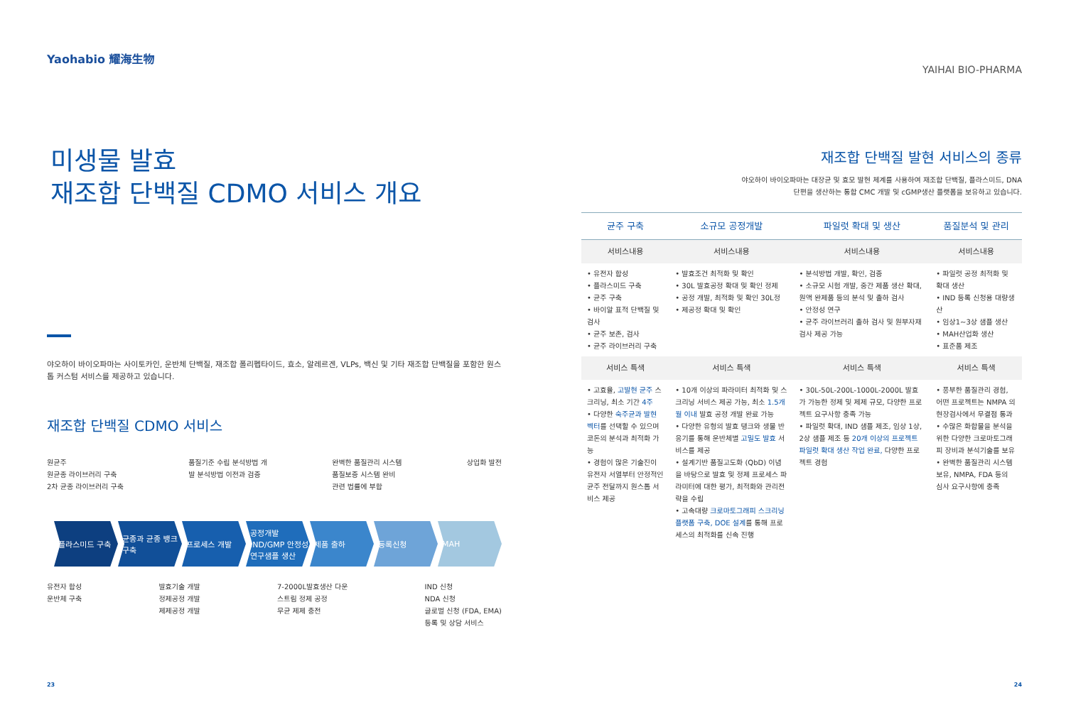Yaohabio 耀海生物
미생물 발효
재조합 단백질 CDMO 서비스 개요
야오하이 바이오파마는 사이토카인, 운반체 단백질, 재조합 폴리펩타이드, 효소, 알레르겐, VLPs, 백신 및 기타 재조합 단백질을 포함한 원스톱 커스텀 서비스를 제공하고 있습니다.
재조합 단백질 CDMO 서비스
원균주
원균종 라이브러리 구축
2차 균종 라이브러리 구축
품질기준 수립 분석방법 개
발 분석방법 이전과 검증
완벽한 품질관리 시스템
품질보증 시스템 완비
관련 법률에 부합
상업화 발전
플라스미드 구축 균종과 균종 뱅크 구축 프로세스 개발 공정개발 IND/GMP 안정성 연구샘플 생산
제품 출하 등록신청 MAH
유전자 합성
운반체 구축
발효기술 개발
정제공정 개발
제제공정 개발
7-2000L발효생산 다운
스트림 정제 공정
무균 제제 충전
IND 신청
NDA 신청
글로벌 신청 (FDA, EMA)
등록 및 상담 서비스
23
YAIHAI BIO-PHARMA
재조합 단백질 발현 서비스의 종류
야오하이 바이오파마는 대장균 및 효모 발현 체계를 사용하여 재조합 단백질, 플라스미드, DNA
단편을 생산하는 통합 CMC 개발 및 cGMP생산 플랫폼을 보유하고 있습니다.
| 균주 구축 | 소규모 공정개발 | 파일럿 확대 및 생산 | 품질분석 및 관리 |
| --- | --- | --- | --- |
| 서비스내용 | 서비스내용 | 서비스내용 | 서비스내용 |
| • 유전자 합성 • 플라스미드 구축 • 균주 구축 • 바이알 표적 단백질 및 검사 • 균주 보존, 검사 • 균주 라이브러리 구축 | • 발효조건 최적화 및 확인 • 30L 발효공정 확대 및 확인 정제 • 공정 개발, 최적화 및 확인 30L정 • 제공정 확대 및 확인 | • 분석방법 개발, 확인, 검증 • 소규모 시험 개발, 중간 제품 생산 확대, 원액 완제품 등의 분석 및 출하 검사 • 안정성 연구 • 균주 라이브러리 출하 검사 및 원부자재 검사 제공 가능 | • 파일럿 공정 최적화 및 확대 생산 • IND 등록 신청용 대량생산 • 임상1~3상 샘플 생산 • MAH산업화 생산 • 표준품 제조 |
| 서비스 특색 | 서비스 특색 | 서비스 특색 | 서비스 특색 |
| • 고효율, 고발현 균주 스크리닝, 최소 기간 4주 • 다양한 숙주균과 발현 벡터 를 선택할 수 있으며 코돈의 분석과 최적화 가능 • 경험이 많은 기술진이 유전자 서열부터 안정적인 균주 전달까지 원스톱 서비스 제공 | • 10개 이상의 파라미터 최적화 및 스크리닝 서비스 제공 가능, 최소 1.5개월 이내 발효 공정 개발 완료 가능 • 다양한 유형의 발효 탱크와 생물 반응기를 통해 운반체별 고밀도 발효 서비스를 제공 • 설계기반 품질고도화 (QbD) 이념을 바탕으로 발효 및 정제 프로세스 파라미터에 대한 평가, 최적화와 관리전략을 수립 • 고속대량 크로마토그래피 스크리닝 플랫폼 구축, DOE 설계 를 통해 프로세스의 최적화를 신속 진행 | • 30L-50L-200L-1000L-2000L 발효가 가능한 정제 및 제제 규모, 다양한 프로젝트 요구사항 충족 가능 • 파일럿 확대, IND 샘플 제조, 임상 1상, 2상 샘플 제조 등 20개 이상의 프로젝트 파일럿 확대 생산 작업 완료, 다양한 프로젝트 경험 | • 풍부한 품질관리 경험, 어떤 프로젝트는 NMPA 의 현장검사에서 무결점 통과 • 수많은 화합물을 분석을 위한 다양한 크로마토그래피 장비과 분석기술를 보유 • 완벽한 품질관리 시스템 보유, NMPA, FDA 등의 심사 요구사항에 충족 |
24